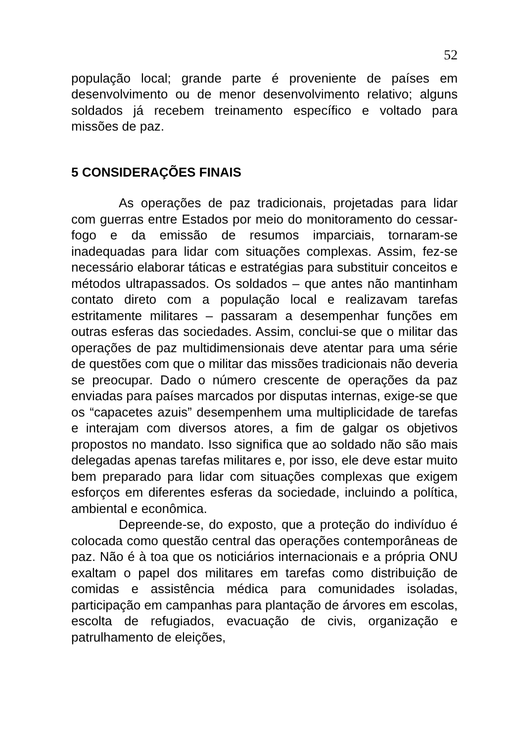52
população local; grande parte é proveniente de países em desenvolvimento ou de menor desenvolvimento relativo; alguns soldados já recebem treinamento específico e voltado para missões de paz.
5 CONSIDERAÇÕES FINAIS
As operações de paz tradicionais, projetadas para lidar com guerras entre Estados por meio do monitoramento do cessar-fogo e da emissão de resumos imparciais, tornaram-se inadequadas para lidar com situações complexas. Assim, fez-se necessário elaborar táticas e estratégias para substituir conceitos e métodos ultrapassados. Os soldados – que antes não mantinham contato direto com a população local e realizavam tarefas estritamente militares – passaram a desempenhar funções em outras esferas das sociedades. Assim, conclui-se que o militar das operações de paz multidimensionais deve atentar para uma série de questões com que o militar das missões tradicionais não deveria se preocupar. Dado o número crescente de operações da paz enviadas para países marcados por disputas internas, exige-se que os “capacetes azuis” desempenhem uma multiplicidade de tarefas e interajam com diversos atores, a fim de galgar os objetivos propostos no mandato. Isso significa que ao soldado não são mais delegadas apenas tarefas militares e, por isso, ele deve estar muito bem preparado para lidar com situações complexas que exigem esforços em diferentes esferas da sociedade, incluindo a política, ambiental e econômica.
Depreende-se, do exposto, que a proteção do indivíduo é colocada como questão central das operações contemporâneas de paz. Não é à toa que os noticiários internacionais e a própria ONU exaltam o papel dos militares em tarefas como distribuição de comidas e assistência médica para comunidades isoladas, participação em campanhas para plantação de árvores em escolas, escolta de refugiados, evacuação de civis, organização e patrulhamento de eleições,